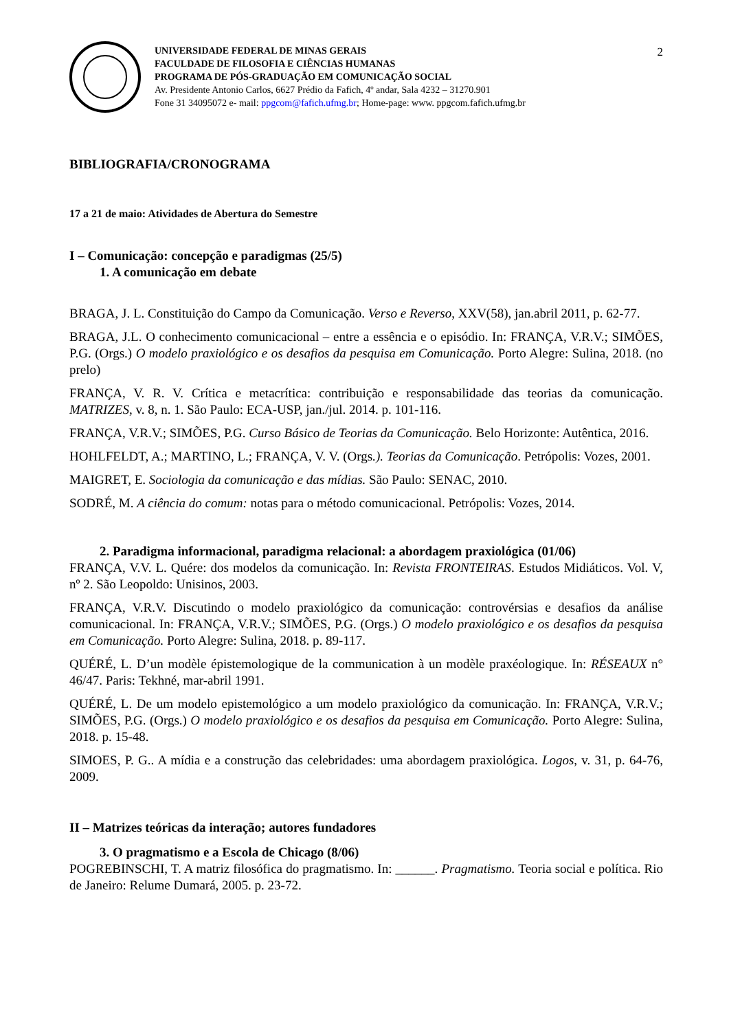UNIVERSIDADE FEDERAL DE MINAS GERAIS
FACULDADE DE FILOSOFIA E CIÊNCIAS HUMANAS
PROGRAMA DE PÓS-GRADUAÇÃO EM COMUNICAÇÃO SOCIAL
Av. Presidente Antonio Carlos, 6627 Prédio da Fafich, 4º andar, Sala 4232 – 31270.901
Fone 31 34095072 e- mail: ppgcom@fafich.ufmg.br; Home-page: www. ppgcom.fafich.ufmg.br
2
BIBLIOGRAFIA/CRONOGRAMA
17 a 21 de maio: Atividades de Abertura do Semestre
I – Comunicação: concepção e paradigmas (25/5)
1. A comunicação em debate
BRAGA, J. L. Constituição do Campo da Comunicação. Verso e Reverso, XXV(58), jan.abril 2011, p. 62-77.
BRAGA, J.L. O conhecimento comunicacional – entre a essência e o episódio. In: FRANÇA, V.R.V.; SIMÕES, P.G. (Orgs.) O modelo praxiológico e os desafios da pesquisa em Comunicação. Porto Alegre: Sulina, 2018. (no prelo)
FRANÇA, V. R. V. Crítica e metacrítica: contribuição e responsabilidade das teorias da comunicação. MATRIZES, v. 8, n. 1. São Paulo: ECA-USP, jan./jul. 2014. p. 101-116.
FRANÇA, V.R.V.; SIMÕES, P.G. Curso Básico de Teorias da Comunicação. Belo Horizonte: Autêntica, 2016.
HOHLFELDT, A.; MARTINO, L.; FRANÇA, V. V. (Orgs.). Teorias da Comunicação. Petrópolis: Vozes, 2001.
MAIGRET, E. Sociologia da comunicação e das mídias. São Paulo: SENAC, 2010.
SODRÉ, M. A ciência do comum: notas para o método comunicacional. Petrópolis: Vozes, 2014.
2. Paradigma informacional, paradigma relacional: a abordagem praxiológica (01/06)
FRANÇA, V.V. L. Quére: dos modelos da comunicação. In: Revista FRONTEIRAS. Estudos Midiáticos. Vol. V, nº 2. São Leopoldo: Unisinos, 2003.
FRANÇA, V.R.V. Discutindo o modelo praxiológico da comunicação: controvérsias e desafios da análise comunicacional. In: FRANÇA, V.R.V.; SIMÕES, P.G. (Orgs.) O modelo praxiológico e os desafios da pesquisa em Comunicação. Porto Alegre: Sulina, 2018. p. 89-117.
QUÉRÉ, L. D’un modèle épistemologique de la communication à un modèle praxéologique. In: RÉSEAUX n° 46/47. Paris: Tekhné, mar-abril 1991.
QUÉRÉ, L. De um modelo epistemológico a um modelo praxiológico da comunicação. In: FRANÇA, V.R.V.; SIMÕES, P.G. (Orgs.) O modelo praxiológico e os desafios da pesquisa em Comunicação. Porto Alegre: Sulina, 2018. p. 15-48.
SIMOES, P. G.. A mídia e a construção das celebridades: uma abordagem praxiológica. Logos, v. 31, p. 64-76, 2009.
II – Matrizes teóricas da interação; autores fundadores
3. O pragmatismo e a Escola de Chicago (8/06)
POGREBINSCHI, T. A matriz filosófica do pragmatismo. In: ______. Pragmatismo. Teoria social e política. Rio de Janeiro: Relume Dumará, 2005. p. 23-72.